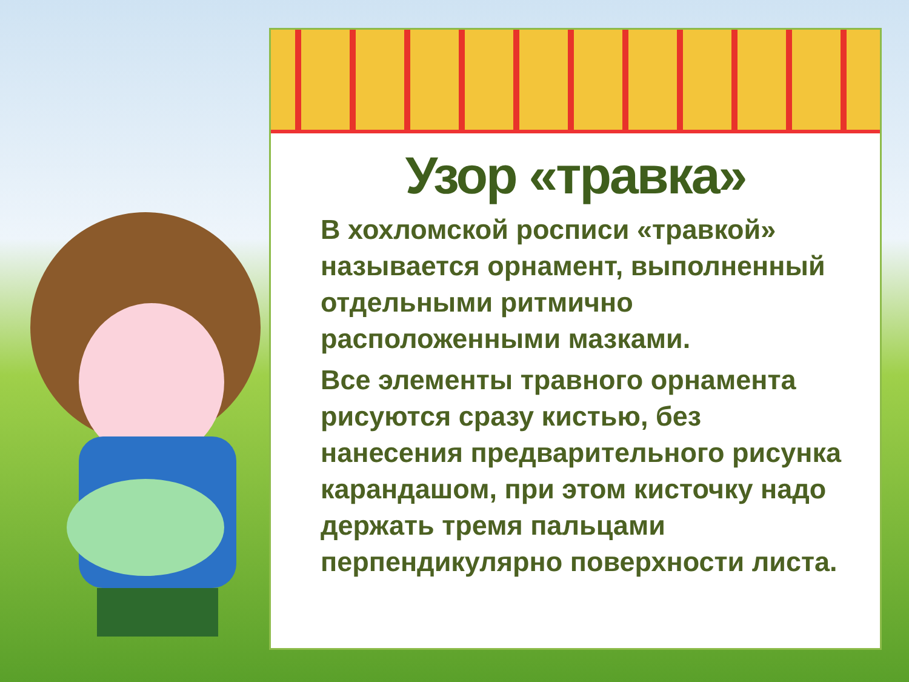Узор «травка»
В хохломской росписи «травкой» называется орнамент, выполненный отдельными ритмично расположенными мазками.
Все элементы травного орнамента рисуются сразу кистью, без нанесения предварительного рисунка карандашом, при этом кисточку надо держать тремя пальцами перпендикулярно поверхности листа.